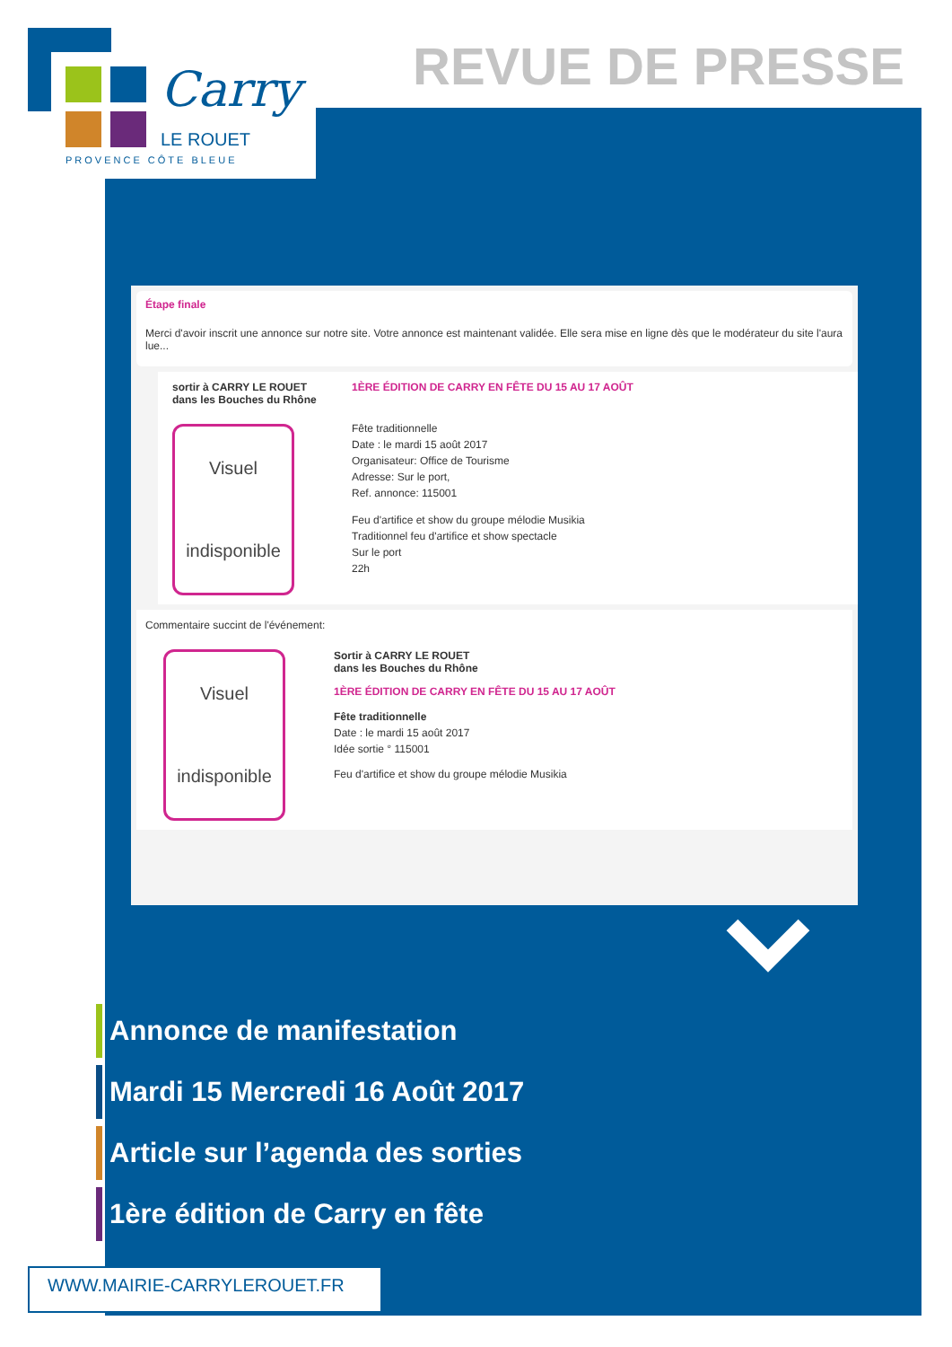Carry
LE ROUET
PROVENCE CÔTE BLEUE
REVUE DE PRESSE
Étape finale
Merci d'avoir inscrit une annonce sur notre site. Votre annonce est maintenant validée. Elle sera mise en ligne dès que le modérateur du site l'aura lue...
sortir à CARRY LE ROUET
dans les Bouches du Rhône
Visuel
indisponible
1ÈRE ÉDITION DE CARRY EN FÊTE DU 15 AU 17 AOÛT
Fête traditionnelle
Date : le mardi 15 août 2017
Organisateur: Office de Tourisme
Adresse: Sur le port,
Ref. annonce: 115001
Feu d'artifice et show du groupe mélodie Musikia
Traditionnel feu d'artifice et show spectacle
Sur le port
22h
Commentaire succint de l'événement:
Visuel
indisponible
Sortir à CARRY LE ROUET
dans les Bouches du Rhône
1ÈRE ÉDITION DE CARRY EN FÊTE DU 15 AU 17 AOÛT
Fête traditionnelle
Date : le mardi 15 août 2017
Idée sortie ° 115001
Feu d'artifice et show du groupe mélodie Musikia
Annonce de manifestation
Mardi 15 Mercredi 16 Août 2017
Article sur l’agenda des sorties
1ère édition de Carry en fête
WWW.MAIRIE-CARRYLEROUET.FR